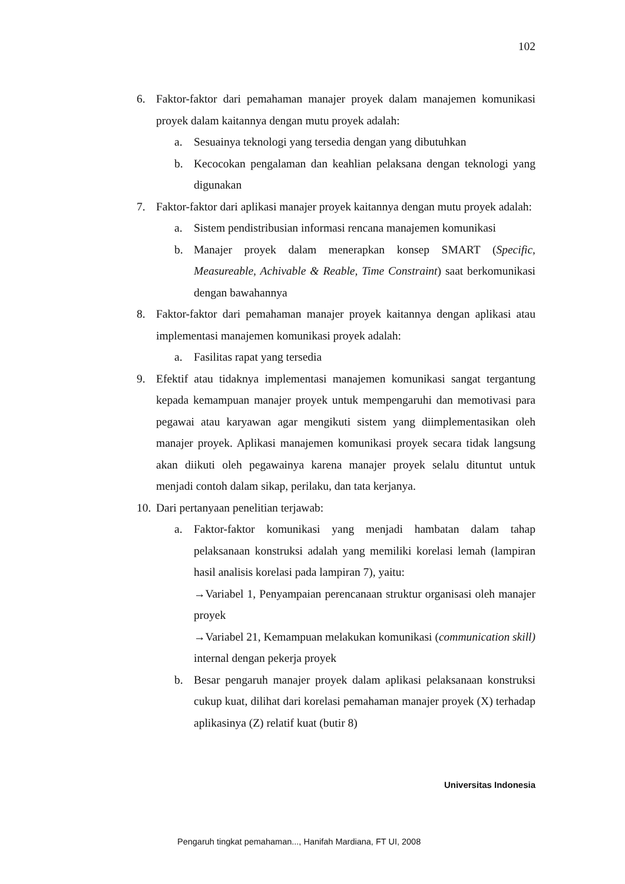102
6. Faktor-faktor dari pemahaman manajer proyek dalam manajemen komunikasi proyek dalam kaitannya dengan mutu proyek adalah:
a. Sesuainya teknologi yang tersedia dengan yang dibutuhkan
b. Kecocokan pengalaman dan keahlian pelaksana dengan teknologi yang digunakan
7. Faktor-faktor dari aplikasi manajer proyek kaitannya dengan mutu proyek adalah:
a. Sistem pendistribusian informasi rencana manajemen komunikasi
b. Manajer proyek dalam menerapkan konsep SMART (Specific, Measureable, Achivable & Reable, Time Constraint) saat berkomunikasi dengan bawahannya
8. Faktor-faktor dari pemahaman manajer proyek kaitannya dengan aplikasi atau implementasi manajemen komunikasi proyek adalah:
a. Fasilitas rapat yang tersedia
9. Efektif atau tidaknya implementasi manajemen komunikasi sangat tergantung kepada kemampuan manajer proyek untuk mempengaruhi dan memotivasi para pegawai atau karyawan agar mengikuti sistem yang diimplementasikan oleh manajer proyek. Aplikasi manajemen komunikasi proyek secara tidak langsung akan diikuti oleh pegawainya karena manajer proyek selalu dituntut untuk menjadi contoh dalam sikap, perilaku, dan tata kerjanya.
10.
Dari pertanyaan penelitian terjawab:
a. Faktor-faktor komunikasi yang menjadi hambatan dalam tahap pelaksanaan konstruksi adalah yang memiliki korelasi lemah (lampiran hasil analisis korelasi pada lampiran 7), yaitu:
→Variabel 1, Penyampaian perencanaan struktur organisasi oleh manajer proyek
→Variabel 21, Kemampuan melakukan komunikasi (communication skill) internal dengan pekerja proyek
b. Besar pengaruh manajer proyek dalam aplikasi pelaksanaan konstruksi cukup kuat, dilihat dari korelasi pemahaman manajer proyek (X) terhadap aplikasinya (Z) relatif kuat (butir 8)
Universitas Indonesia
Pengaruh tingkat pemahaman..., Hanifah Mardiana, FT UI, 2008